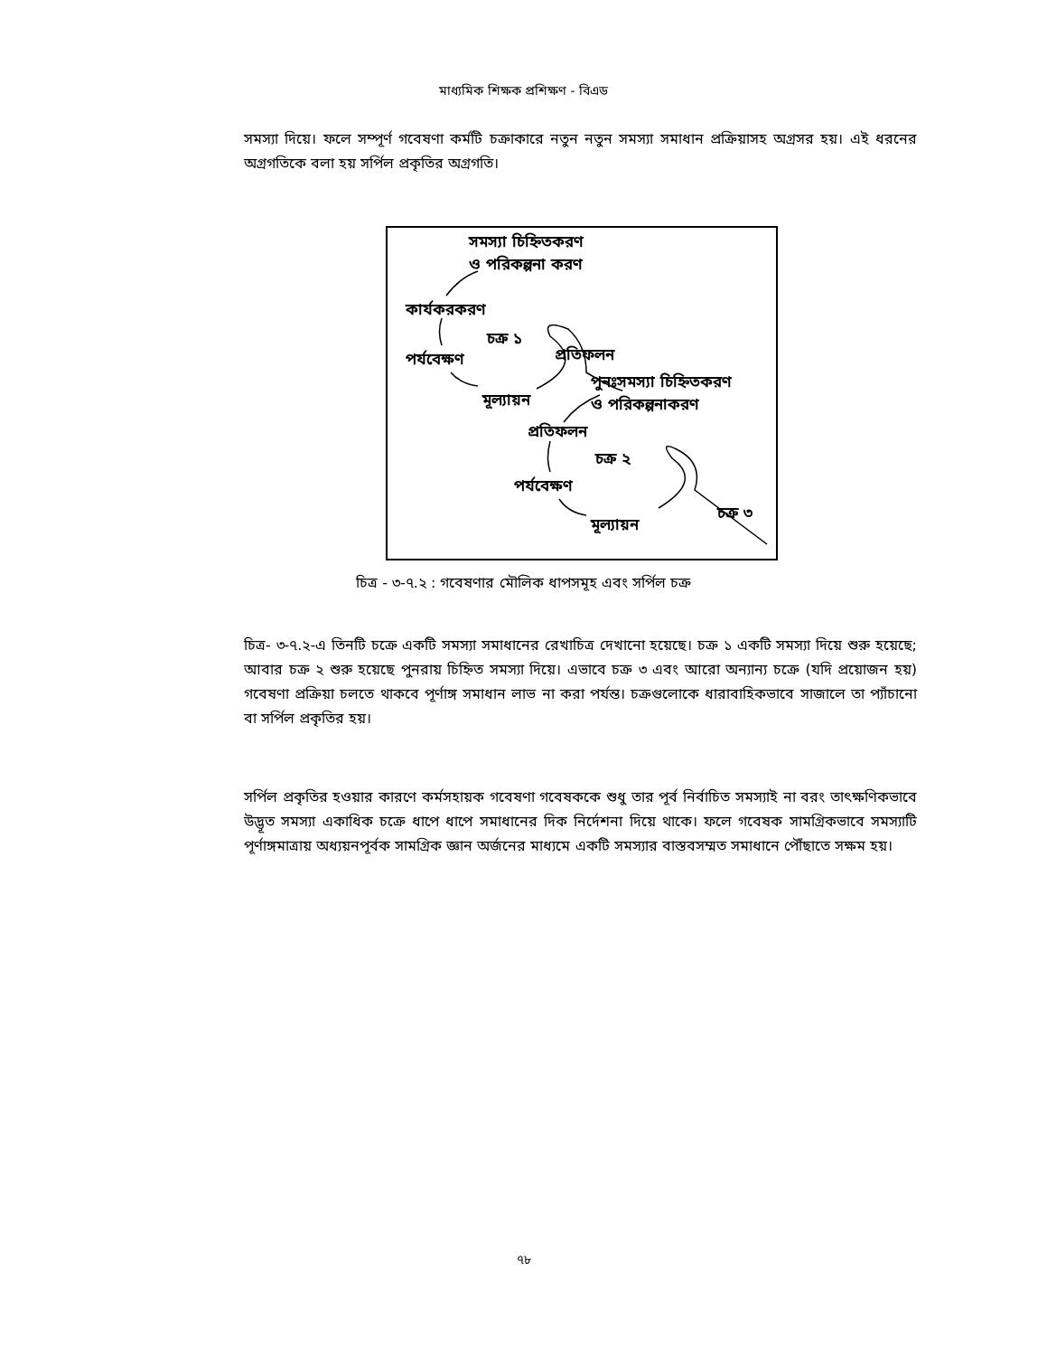মাধ্যমিক শিক্ষক প্রশিক্ষণ - বিএড
সমস্যা দিয়ে। ফলে সম্পূর্ণ গবেষণা কর্মটি চক্রাকারে নতুন নতুন সমস্যা সমাধান প্রক্রিয়াসহ অগ্রসর হয়। এই ধরনের অগ্রগতিকে বলা হয় সর্পিল প্রকৃতির অগ্রগতি।
সমস্যা চিহ্নিতকরণ
ও পরিকল্পনা করণ
কার্যকরকরণ
চক্র ১
প্রতিফলন
পর্যবেক্ষণ
পুনঃসমস্যা চিহ্নিতকরণ
মূল্যায়ন ও পরিকল্পনাকরণ
প্রতিফলন
চক্র ২
পর্যবেক্ষণ
চক্র ৩
মূল্যায়ন
চিত্র - ৩-৭.২ : গবেষণার মৌলিক ধাপসমূহ এবং সর্পিল চক্র
চিত্র- ৩-৭.২-এ তিনটি চক্রে একটি সমস্যা সমাধানের রেখাচিত্র দেখানো হয়েছে। চক্র ১ একটি সমস্যা দিয়ে শুরু হয়েছে; আবার চক্র ২ শুরু হয়েছে পুনরায় চিহ্নিত সমস্যা দিয়ে। এভাবে চক্র ৩ এবং আরো অন্যান্য চক্রে (যদি প্রয়োজন হয়) গবেষণা প্রক্রিয়া চলতে থাকবে পূর্ণাঙ্গ সমাধান লাভ না করা পর্যন্ত। চক্রগুলোকে ধারাবাহিকভাবে সাজালে তা প্যাঁচানো বা সর্পিল প্রকৃতির হয়।
সর্পিল প্রকৃতির হওয়ার কারণে কর্মসহায়ক গবেষণা গবেষককে শুধু তার পূর্ব নির্বাচিত সমস্যাই না বরং তাৎক্ষণিকভাবে উদ্ভূত সমস্যা একাধিক চক্রে ধাপে ধাপে সমাধানের দিক নির্দেশনা দিয়ে থাকে। ফলে গবেষক সামগ্রিকভাবে সমস্যাটি পূর্ণাঙ্গমাত্রায় অধ্যয়নপূর্বক সামগ্রিক জ্ঞান অর্জনের মাধ্যমে একটি সমস্যার বাস্তবসম্মত সমাধানে পৌঁছাতে সক্ষম হয়।
৭৮